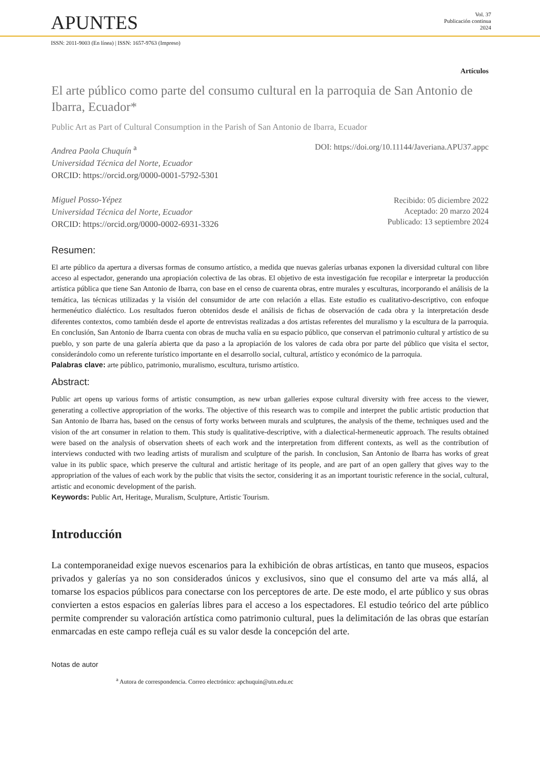APUNTES
Vol. 37
Publicación continua
2024
ISSN: 2011-9003 (En línea) | ISSN: 1657-9763 (Impreso)
Artículos
El arte público como parte del consumo cultural en la parroquia de San Antonio de Ibarra, Ecuador*
Public Art as Part of Cultural Consumption in the Parish of San Antonio de Ibarra, Ecuador
Andrea Paola Chuquín <sup>a</sup>
Universidad Técnica del Norte, Ecuador
ORCID: https://orcid.org/0000-0001-5792-5301
Miguel Posso-Yépez
Universidad Técnica del Norte, Ecuador
ORCID: https://orcid.org/0000-0002-6931-3326
DOI: https://doi.org/10.11144/Javeriana.APU37.appc
Recibido: 05 diciembre 2022
Aceptado: 20 marzo 2024
Publicado: 13 septiembre 2024
Resumen:
El arte público da apertura a diversas formas de consumo artístico, a medida que nuevas galerías urbanas exponen la diversidad cultural con libre acceso al espectador, generando una apropiación colectiva de las obras. El objetivo de esta investigación fue recopilar e interpretar la producción artística pública que tiene San Antonio de Ibarra, con base en el censo de cuarenta obras, entre murales y esculturas, incorporando el análisis de la temática, las técnicas utilizadas y la visión del consumidor de arte con relación a ellas. Este estudio es cualitativo-descriptivo, con enfoque hermenéutico dialéctico. Los resultados fueron obtenidos desde el análisis de fichas de observación de cada obra y la interpretación desde diferentes contextos, como también desde el aporte de entrevistas realizadas a dos artistas referentes del muralismo y la escultura de la parroquia. En conclusión, San Antonio de Ibarra cuenta con obras de mucha valía en su espacio público, que conservan el patrimonio cultural y artístico de su pueblo, y son parte de una galería abierta que da paso a la apropiación de los valores de cada obra por parte del público que visita el sector, considerándolo como un referente turístico importante en el desarrollo social, cultural, artístico y económico de la parroquia.
Palabras clave: arte público, patrimonio, muralismo, escultura, turismo artístico.
Abstract:
Public art opens up various forms of artistic consumption, as new urban galleries expose cultural diversity with free access to the viewer, generating a collective appropriation of the works. The objective of this research was to compile and interpret the public artistic production that San Antonio de Ibarra has, based on the census of forty works between murals and sculptures, the analysis of the theme, techniques used and the vision of the art consumer in relation to them. This study is qualitative-descriptive, with a dialectical-hermeneutic approach. The results obtained were based on the analysis of observation sheets of each work and the interpretation from different contexts, as well as the contribution of interviews conducted with two leading artists of muralism and sculpture of the parish. In conclusion, San Antonio de Ibarra has works of great value in its public space, which preserve the cultural and artistic heritage of its people, and are part of an open gallery that gives way to the appropriation of the values of each work by the public that visits the sector, considering it as an important touristic reference in the social, cultural, artistic and economic development of the parish.
Keywords: Public Art, Heritage, Muralism, Sculpture, Artistic Tourism.
Introducción
La contemporaneidad exige nuevos escenarios para la exhibición de obras artísticas, en tanto que museos, espacios privados y galerías ya no son considerados únicos y exclusivos, sino que el consumo del arte va más allá, al tomarse los espacios públicos para conectarse con los perceptores de arte. De este modo, el arte público y sus obras convierten a estos espacios en galerías libres para el acceso a los espectadores. El estudio teórico del arte público permite comprender su valoración artística como patrimonio cultural, pues la delimitación de las obras que estarían enmarcadas en este campo refleja cuál es su valor desde la concepción del arte.
Notas de autor
<sup>a</sup> Autora de correspondencia. Correo electrónico: apchuquin@utn.edu.ec